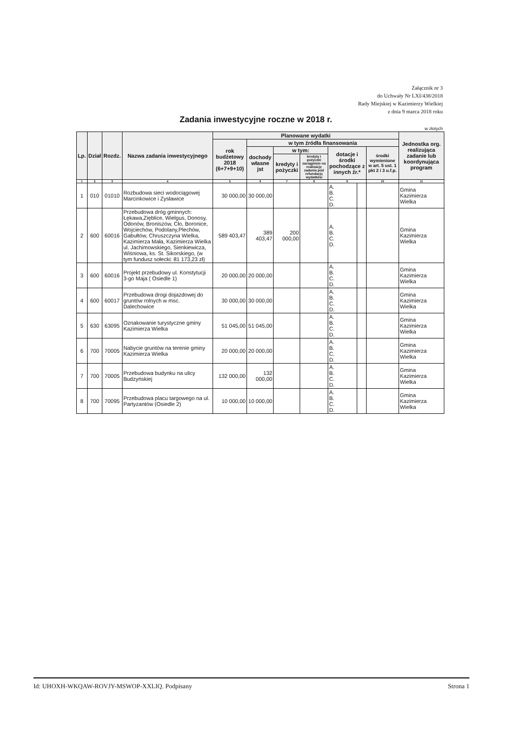Załącznik nr 3
do Uchwały Nr LXI/438/2018
Rady Miejskiej w Kazimierzy Wielkiej
z dnia 9 marca 2018 roku
Zadania inwestycyjne roczne w 2018 r.
w złotych
| Lp. | Dział | Rozdz. | Nazwa zadania inwestycyjnego | Planowane wydatki | | | | | | | Jednostka org. realizująca zadanie lub koordynująca program |
| --- | --- | --- | --- | --- | --- | --- | --- | --- | --- | --- | --- |
| | | | | rok budżetowy 2018 (6+7+9+10) | w tym źródła finansowania | | | | | | |
| | | | | | dochody własne jst | w tym: | | dotacje i środki pochodzące z innych źr.* | | środki wymienione w art. 5 ust. 1 pkt 2 i 3 u.f.p. | |
| | | | | | | kredyty i pożyczki | kredyty i pożyczki zaciągnięte na realizację zadania pod refundację wydatków | | | | |
| 1 | 2 | 3 | 4 | 5 | 6 | 7 | 8 | 9 | | 10 | 11 |
| 1 | 010 | 01010 | Rozbudowa sieci wodociągowej Marcinkowice i Zysławice | 30 000,00 | 30 000,00 | | | A. B. C. D. | | | Gmina Kazimierza Wielka |
| 2 | 600 | 60016 | Przebudowa dróg gminnych: Łękawa,Zięblice, Wielgus, Donosy, Odonów, Broniszów, Cło, Boronice, Wojciechów, Podolany,Plechów, Gabułtów, Chruszczyna Wielka, Kazimierza Mała, Kazimierza Wielka ul. Jachimowskiego, Sienkiewicza, Wiśniowa, ks. St. Sikorskiego, (w tym fundusz sołecki: 81 173,23 zł) | 589 403,47 | 389 403,47 | 200 000,00 | | A. B. C. D. | | | Gmina Kazimierza Wielka |
| 3 | 600 | 60016 | Projekt przebudowy ul. Konstytucji 3-go Maja ( Osiedle 1) | 20 000,00 | 20 000,00 | | | A. B. C. D. | | | Gmina Kazimierza Wielka |
| 4 | 600 | 60017 | Przebudowa drogi dojazdowej do gruntów rolnych w msc. Dalechowice | 30 000,00 | 30 000,00 | | | A. B. C. D. | | | Gmina Kazimierza Wielka |
| 5 | 630 | 63095 | Oznakowanie turystyczne gminy Kazimierza Wielka | 51 045,00 | 51 045,00 | | | A. B. C. D. | | | Gmina Kazimierza Wielka |
| 6 | 700 | 70005 | Nabycie gruntów na terenie gminy Kazimierza Wielka | 20 000,00 | 20 000,00 | | | A. B. C. D. | | | Gmina Kazimierza Wielka |
| 7 | 700 | 70005 | Przebudowa budynku na ulicy Budzyńskiej | 132 000,00 | 132 000,00 | | | A. B. C. D. | | | Gmina Kazimierza Wielka |
| 8 | 700 | 70095 | Przebudowa placu targowego na ul. Partyzantów (Osiedle 2) | 10 000,00 | 10 000,00 | | | A. B. C. D. | | | Gmina Kazimierza Wielka |
Id: UHOXH-WKQAW-ROVJY-MSWOP-XXLIQ. Podpisany Strona 1